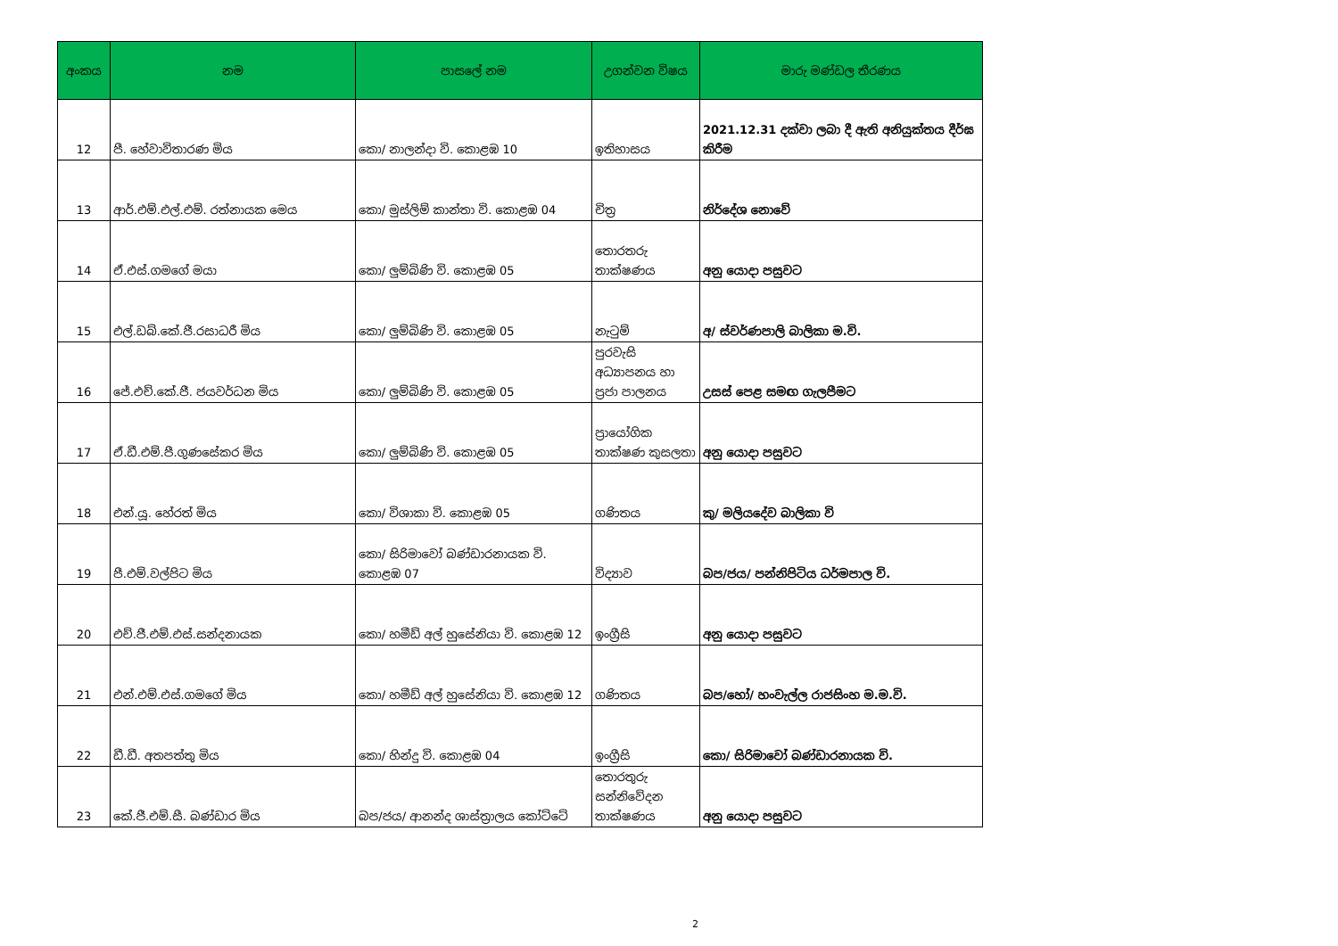| අංකය | නම | පාසලේ නම | උගන්වන විෂය | මාරු මණ්ඩල තීරණය |
| --- | --- | --- | --- | --- |
| 12 | පී. හේවාවිතාරණ මිය | කො/ නාලන්දා වි. කොළඹ 10 | ඉතිහාසය | 2021.12.31 දක්වා ලබා දී ඇති අනියුක්තය දීර්ඝ කිරීම |
| 13 | ආර්.එම්.එල්.එම්. රත්නායක මෙය | කො/ මුස්ලිම් කාන්තා වි. කොළඹ 04 | චිත්‍ර | නිර්දේශ නොවේ |
| 14 | ඒ.එස්.ගමගේ මයා | කො/ ලුම්බිණි වි. කොළඹ 05 | තොරතරු තාක්ෂණය | අනු යොදා පසුවට |
| 15 | එල්.ඩබ්.කේ.ජී.රසාධරී මිය | කො/ ලුම්බිණි වි. කොළඹ 05 | නැටුම් | අ/ ස්වර්ණපාලි බාලිකා ම.වි. |
| 16 | ජේ.එච්.කේ.ජී. ජයවර්ධන මිය | කො/ ලුම්බිණි වි. කොළඹ 05 | පුරවැසි අධ්‍යාපනය හා ප්‍රජා පාලනය | උසස් පෙළ සමඟ ගැලපීමට |
| 17 | ඒ.ඩී.එම්.පී.ගුණසේකර මිය | කො/ ලුම්බිණි වි. කොළඹ 05 | ප්‍රායෝගික තාක්ෂණ කුසලතා | අනු යොදා පසුවට |
| 18 | එන්.යූ. හේරත් මිය | කො/ විශාකා වි. කොළඹ 05 | ගණිතය | කු/ මලියදේව බාලිකා වි |
| 19 | පී.එම්.වල්පිට මිය | කො/ සිරිමාවෝ බණ්ඩාරනායක වි. කොළඹ 07 | විද්‍යාව | බප/ජය/ පන්නිපිටිය ධර්මපාල වි. |
| 20 | එච්.ජී.එම්.එස්.සන්දනායක | කො/ හමීඩ් අල් හුසේනියා වි. කොළඹ 12 | ඉංග්‍රීසි | අනු යොදා පසුවට |
| 21 | එන්.එම්.එස්.ගමගේ මිය | කො/ හමීඩ් අල් හුසේනියා වි. කොළඹ 12 | ගණිතය | බප/හෝ/ හංවැල්ල රාජසිංහ ම.ම.වි. |
| 22 | ඩී.ඩී. අතපත්තු මිය | කො/ හින්දු වි. කොළඹ 04 | ඉංග්‍රීසි | කො/ සිරිමාවෝ බණ්ඩාරනායක වි. |
| 23 | කේ.ජී.එම්.සී. බණ්ඩාර මිය | බප/ජය/ ආනන්ද ශාස්ත්‍රාලය කෝට්ටේ | තොරතුරු සන්නිවේදන තාක්ෂණය | අනු යොදා පසුවට |
2